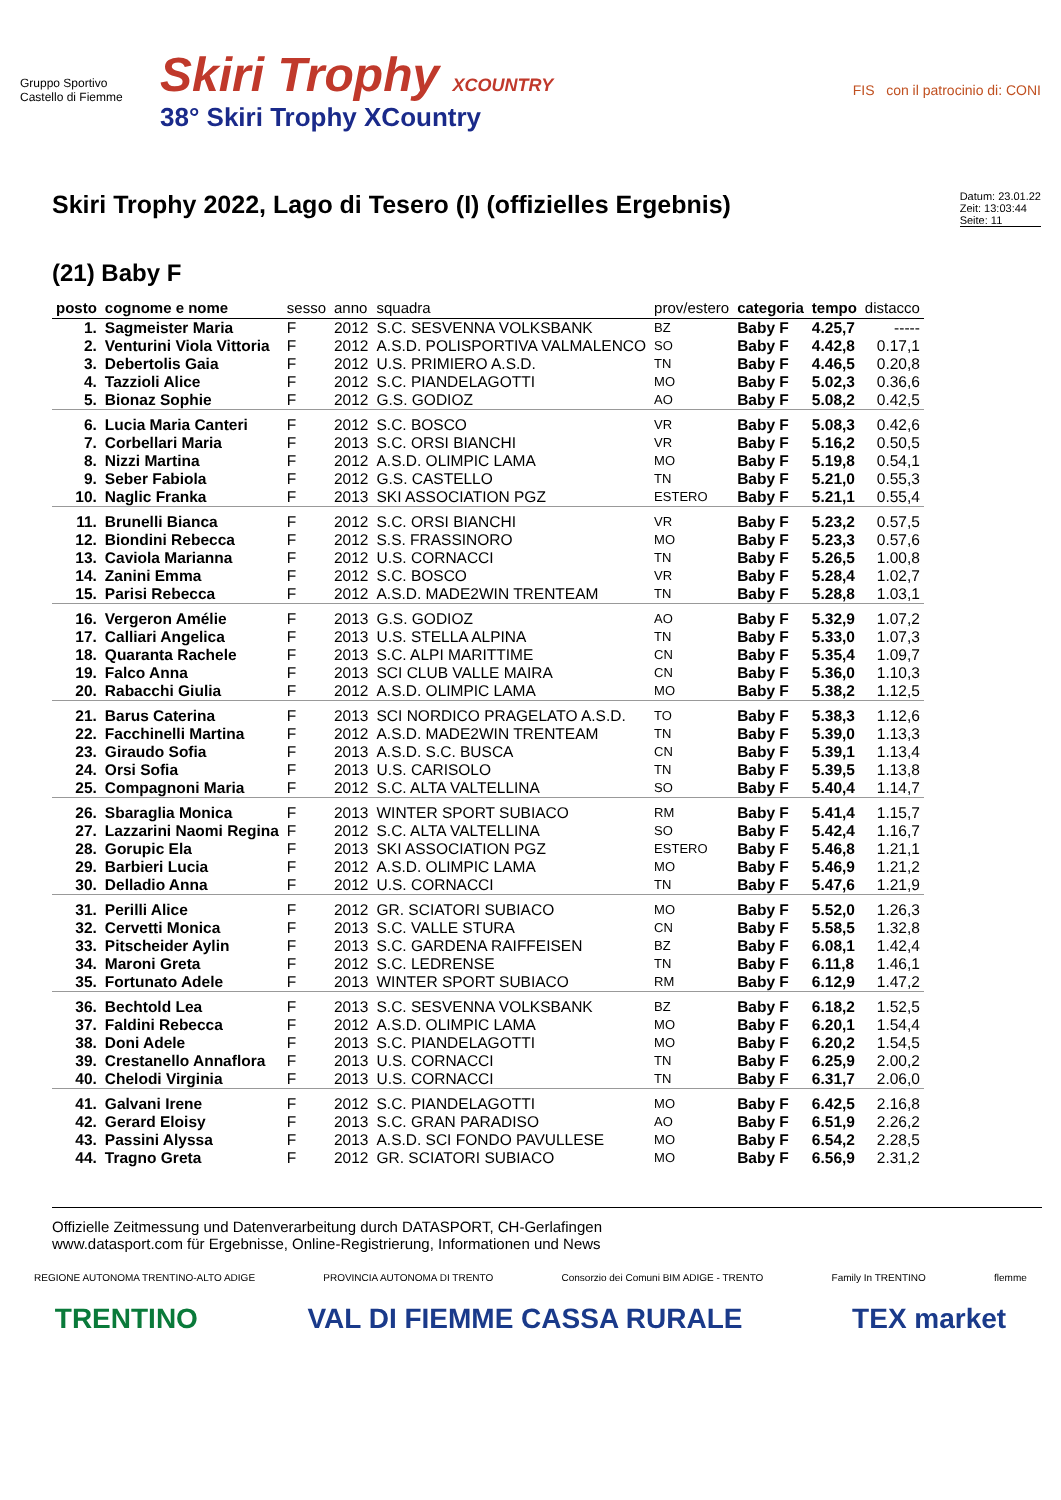Gruppo Sportivo Castello di Fiemme
Skiri Trophy XCOUNTRY
38° Skiri Trophy XCountry
FIS con il patrocinio di: CONI
Skiri Trophy 2022, Lago di Tesero (I) (offizielles Ergebnis)
Datum: 23.01.22
Zeit: 13:03:44
Seite: 11
(21) Baby F
| posto | cognome e nome | sesso | anno | squadra | prov/estero | categoria | tempo | distacco |
| --- | --- | --- | --- | --- | --- | --- | --- | --- |
| 1. | Sagmeister Maria | F | 2012 | S.C. SESVENNA VOLKSBANK | BZ | Baby F | 4.25,7 | ----- |
| 2. | Venturini Viola Vittoria | F | 2012 | A.S.D. POLISPORTIVA VALMALENCO | SO | Baby F | 4.42,8 | 0.17,1 |
| 3. | Debertolis Gaia | F | 2012 | U.S. PRIMIERO A.S.D. | TN | Baby F | 4.46,5 | 0.20,8 |
| 4. | Tazzioli Alice | F | 2012 | S.C. PIANDELAGOTTI | MO | Baby F | 5.02,3 | 0.36,6 |
| 5. | Bionaz Sophie | F | 2012 | G.S. GODIOZ | AO | Baby F | 5.08,2 | 0.42,5 |
| 6. | Lucia Maria Canteri | F | 2012 | S.C. BOSCO | VR | Baby F | 5.08,3 | 0.42,6 |
| 7. | Corbellari Maria | F | 2013 | S.C. ORSI BIANCHI | VR | Baby F | 5.16,2 | 0.50,5 |
| 8. | Nizzi Martina | F | 2012 | A.S.D. OLIMPIC LAMA | MO | Baby F | 5.19,8 | 0.54,1 |
| 9. | Seber Fabiola | F | 2012 | G.S. CASTELLO | TN | Baby F | 5.21,0 | 0.55,3 |
| 10. | Naglic Franka | F | 2013 | SKI ASSOCIATION PGZ | ESTERO | Baby F | 5.21,1 | 0.55,4 |
| 11. | Brunelli Bianca | F | 2012 | S.C. ORSI BIANCHI | VR | Baby F | 5.23,2 | 0.57,5 |
| 12. | Biondini Rebecca | F | 2012 | S.S. FRASSINORO | MO | Baby F | 5.23,3 | 0.57,6 |
| 13. | Caviola Marianna | F | 2012 | U.S. CORNACCI | TN | Baby F | 5.26,5 | 1.00,8 |
| 14. | Zanini Emma | F | 2012 | S.C. BOSCO | VR | Baby F | 5.28,4 | 1.02,7 |
| 15. | Parisi Rebecca | F | 2012 | A.S.D. MADE2WIN TRENTEAM | TN | Baby F | 5.28,8 | 1.03,1 |
| 16. | Vergeron Amélie | F | 2013 | G.S. GODIOZ | AO | Baby F | 5.32,9 | 1.07,2 |
| 17. | Calliari Angelica | F | 2013 | U.S. STELLA ALPINA | TN | Baby F | 5.33,0 | 1.07,3 |
| 18. | Quaranta Rachele | F | 2013 | S.C. ALPI MARITTIME | CN | Baby F | 5.35,4 | 1.09,7 |
| 19. | Falco Anna | F | 2013 | SCI CLUB VALLE MAIRA | CN | Baby F | 5.36,0 | 1.10,3 |
| 20. | Rabacchi Giulia | F | 2012 | A.S.D. OLIMPIC LAMA | MO | Baby F | 5.38,2 | 1.12,5 |
| 21. | Barus Caterina | F | 2013 | SCI NORDICO PRAGELATO A.S.D. | TO | Baby F | 5.38,3 | 1.12,6 |
| 22. | Facchinelli Martina | F | 2012 | A.S.D. MADE2WIN TRENTEAM | TN | Baby F | 5.39,0 | 1.13,3 |
| 23. | Giraudo Sofia | F | 2013 | A.S.D. S.C. BUSCA | CN | Baby F | 5.39,1 | 1.13,4 |
| 24. | Orsi Sofia | F | 2013 | U.S. CARISOLO | TN | Baby F | 5.39,5 | 1.13,8 |
| 25. | Compagnoni Maria | F | 2012 | S.C. ALTA VALTELLINA | SO | Baby F | 5.40,4 | 1.14,7 |
| 26. | Sbaraglia Monica | F | 2013 | WINTER SPORT SUBIACO | RM | Baby F | 5.41,4 | 1.15,7 |
| 27. | Lazzarini Naomi Regina | F | 2012 | S.C. ALTA VALTELLINA | SO | Baby F | 5.42,4 | 1.16,7 |
| 28. | Gorupic Ela | F | 2013 | SKI ASSOCIATION PGZ | ESTERO | Baby F | 5.46,8 | 1.21,1 |
| 29. | Barbieri Lucia | F | 2012 | A.S.D. OLIMPIC LAMA | MO | Baby F | 5.46,9 | 1.21,2 |
| 30. | Delladio Anna | F | 2012 | U.S. CORNACCI | TN | Baby F | 5.47,6 | 1.21,9 |
| 31. | Perilli Alice | F | 2012 | GR. SCIATORI SUBIACO | MO | Baby F | 5.52,0 | 1.26,3 |
| 32. | Cervetti Monica | F | 2013 | S.C. VALLE STURA | CN | Baby F | 5.58,5 | 1.32,8 |
| 33. | Pitscheider Aylin | F | 2013 | S.C. GARDENA RAIFFEISEN | BZ | Baby F | 6.08,1 | 1.42,4 |
| 34. | Maroni Greta | F | 2012 | S.C. LEDRENSE | TN | Baby F | 6.11,8 | 1.46,1 |
| 35. | Fortunato Adele | F | 2013 | WINTER SPORT SUBIACO | RM | Baby F | 6.12,9 | 1.47,2 |
| 36. | Bechtold Lea | F | 2013 | S.C. SESVENNA VOLKSBANK | BZ | Baby F | 6.18,2 | 1.52,5 |
| 37. | Faldini Rebecca | F | 2012 | A.S.D. OLIMPIC LAMA | MO | Baby F | 6.20,1 | 1.54,4 |
| 38. | Doni Adele | F | 2013 | S.C. PIANDELAGOTTI | MO | Baby F | 6.20,2 | 1.54,5 |
| 39. | Crestanello Annaflora | F | 2013 | U.S. CORNACCI | TN | Baby F | 6.25,9 | 2.00,2 |
| 40. | Chelodi Virginia | F | 2013 | U.S. CORNACCI | TN | Baby F | 6.31,7 | 2.06,0 |
| 41. | Galvani Irene | F | 2012 | S.C. PIANDELAGOTTI | MO | Baby F | 6.42,5 | 2.16,8 |
| 42. | Gerard Eloisy | F | 2013 | S.C. GRAN PARADISO | AO | Baby F | 6.51,9 | 2.26,2 |
| 43. | Passini Alyssa | F | 2013 | A.S.D. SCI FONDO PAVULLESE | MO | Baby F | 6.54,2 | 2.28,5 |
| 44. | Tragno Greta | F | 2012 | GR. SCIATORI SUBIACO | MO | Baby F | 6.56,9 | 2.31,2 |
Offizielle Zeitmessung und Datenverarbeitung durch DATASPORT, CH-Gerlafingen
www.datasport.com für Ergebnisse, Online-Registrierung, Informationen und News
REGIONE AUTONOMA TRENTINO-ALTO ADIGE PROVINCIA AUTONOMA DI TRENTO Consorzio dei Comuni BIM ADIGE - TRENTO Family In TRENTINO flemme
TRENTINO VAL DI FIEMME CASSA RURALE TEX market